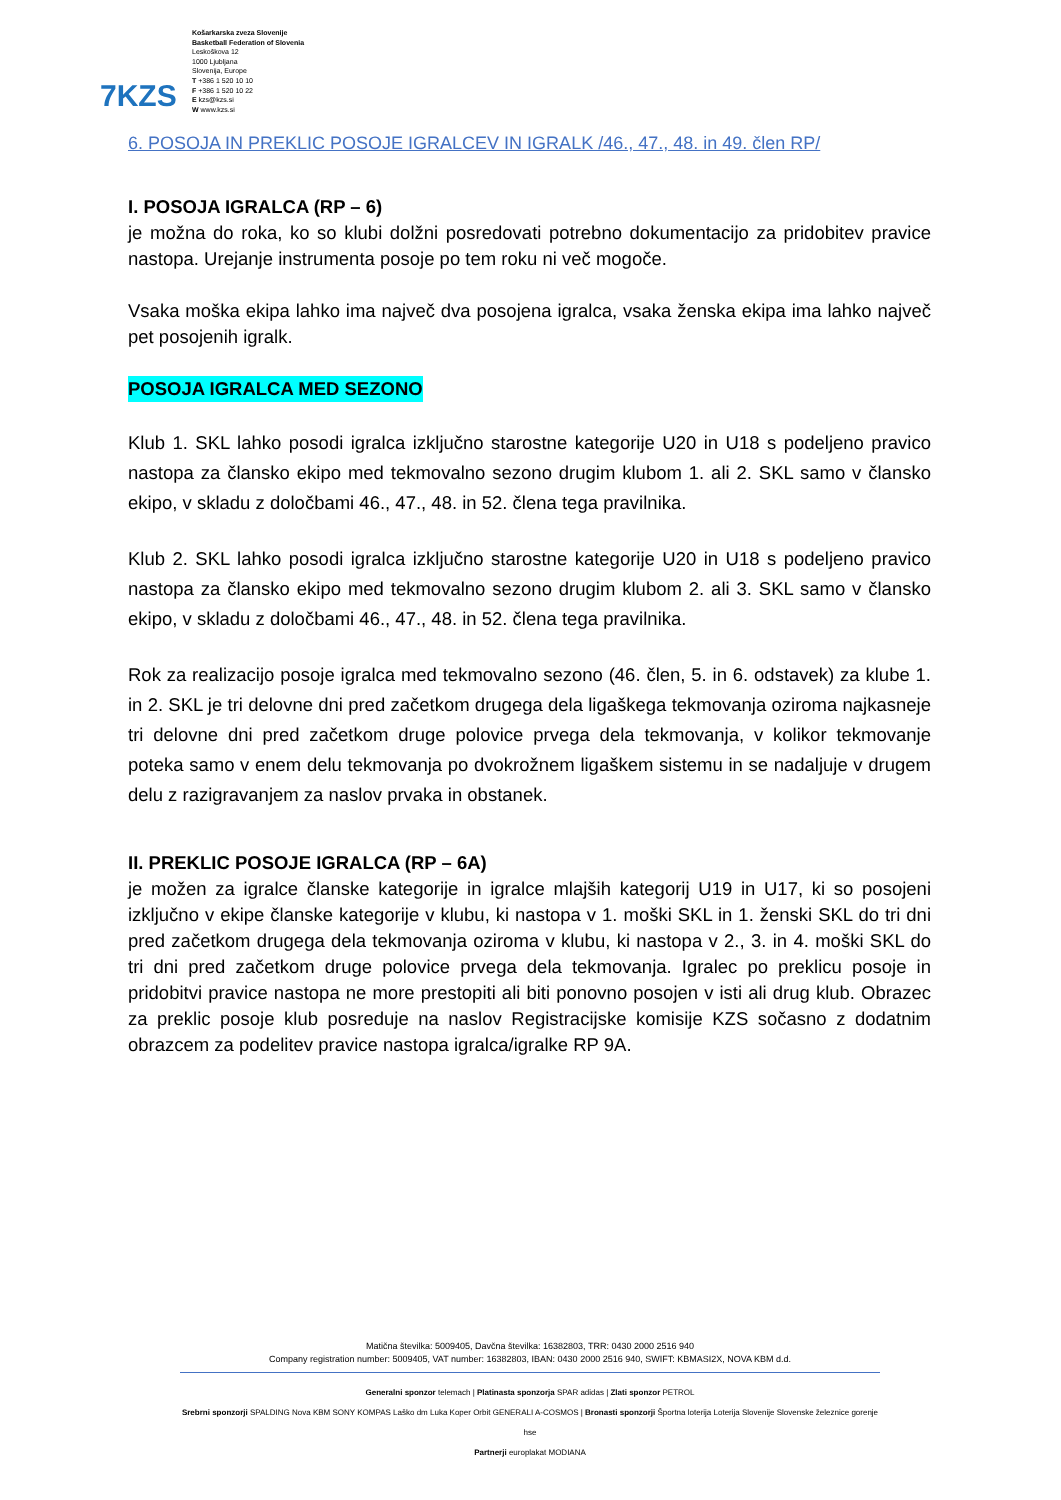7KZS
Košarkarska zveza Slovenije
Basketball Federation of Slovenia
Leskoškova 12
1000 Ljubljana
Slovenija, Europe
T +386 1 520 10 10
F +386 1 520 10 22
E kzs@kzs.si
W www.kzs.si
6. POSOJA IN PREKLIC POSOJE IGRALCEV IN IGRALK /46., 47., 48. in 49. člen RP/
I. POSOJA IGRALCA (RP – 6)
je možna do roka, ko so klubi dolžni posredovati potrebno dokumentacijo za pridobitev pravice nastopa. Urejanje instrumenta posoje po tem roku ni več mogoče.
Vsaka moška ekipa lahko ima največ dva posojena igralca, vsaka ženska ekipa ima lahko največ pet posojenih igralk.
POSOJA IGRALCA MED SEZONO
Klub 1. SKL lahko posodi igralca izključno starostne kategorije U20 in U18 s podeljeno pravico nastopa za člansko ekipo med tekmovalno sezono drugim klubom 1. ali 2. SKL samo v člansko ekipo, v skladu z določbami 46., 47., 48. in 52. člena tega pravilnika.
Klub 2. SKL lahko posodi igralca izključno starostne kategorije U20 in U18 s podeljeno pravico nastopa za člansko ekipo med tekmovalno sezono drugim klubom 2. ali 3. SKL samo v člansko ekipo, v skladu z določbami 46., 47., 48. in 52. člena tega pravilnika.
Rok za realizacijo posoje igralca med tekmovalno sezono (46. člen, 5. in 6. odstavek) za klube 1. in 2. SKL je tri delovne dni pred začetkom drugega dela ligaškega tekmovanja oziroma najkasneje tri delovne dni pred začetkom druge polovice prvega dela tekmovanja, v kolikor tekmovanje poteka samo v enem delu tekmovanja po dvokrožnem ligaškem sistemu in se nadaljuje v drugem delu z razigravanjem za naslov prvaka in obstanek.
II. PREKLIC POSOJE IGRALCA (RP – 6A)
je možen za igralce članske kategorije in igralce mlajših kategorij U19 in U17, ki so posojeni izključno v ekipe članske kategorije v klubu, ki nastopa v 1. moški SKL in 1. ženski SKL do tri dni pred začetkom drugega dela tekmovanja oziroma v klubu, ki nastopa v 2., 3. in 4. moški SKL do tri dni pred začetkom druge polovice prvega dela tekmovanja. Igralec po preklicu posoje in pridobitvi pravice nastopa ne more prestopiti ali biti ponovno posojen v isti ali drug klub. Obrazec za preklic posoje klub posreduje na naslov Registracijske komisije KZS sočasno z dodatnim obrazcem za podelitev pravice nastopa igralca/igralke RP 9A.
Matična številka: 5009405, Davčna številka: 16382803, TRR: 0430 2000 2516 940
Company registration number: 5009405, VAT number: 16382803, IBAN: 0430 2000 2516 940, SWIFT: KBMASI2X, NOVA KBM d.d.
Generalni sponzor telemach | Platinasta sponzorja SPAR adidas | Zlati sponzor PETROL
Srebrni sponzorji SPALDING Nova KBM SONY KOMPAS Laško dm Luka Koper Orbit GENERALI A-COSMOS | Bronasti sponzorji Športna loterija Loterija Slovenije Slovenske železnice gorenje hse
Partnerji europlakat MODIANA